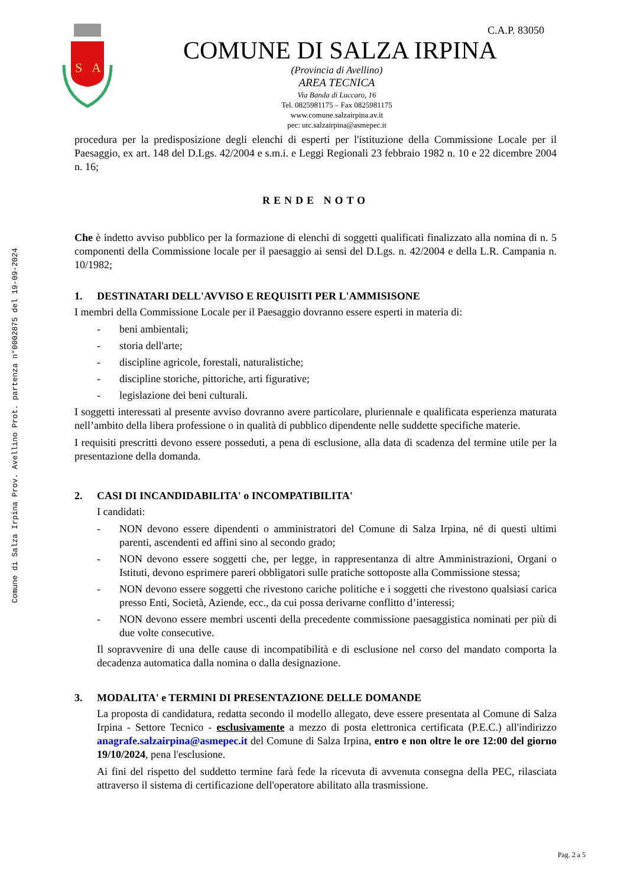Comune di Salza Irpina Prov. Avellino Prot. partenza n°0002875 del 19-09-2024
S
A
C.A.P. 83050
COMUNE DI SALZA IRPINA
(Provincia di Avellino)
AREA TECNICA
Via Banda di Luccaro, 16
Tel. 0825981175 – Fax 0825981175
www.comune.salzairpina.av.it
pec: utc.salzairpina@asmepec.it
procedura per la predisposizione degli elenchi di esperti per l'istituzione della Commissione Locale per il Paesaggio, ex art. 148 del D.Lgs. 42/2004 e s.m.i. e Leggi Regionali 23 febbraio 1982 n. 10 e 22 dicembre 2004 n. 16;
RENDE NOTO
Che è indetto avviso pubblico per la formazione di elenchi di soggetti qualificati finalizzato alla nomina di n. 5 componenti della Commissione locale per il paesaggio ai sensi del D.Lgs. n. 42/2004 e della L.R. Campania n. 10/1982;
1. DESTINATARI DELL'AVVISO E REQUISITI PER L'AMMISISONE
I membri della Commissione Locale per il Paesaggio dovranno essere esperti in materia di:
- beni ambientali;
- storia dell'arte;
- discipline agricole, forestali, naturalistiche;
- discipline storiche, pittoriche, arti figurative;
- legislazione dei beni culturali.
I soggetti interessati al presente avviso dovranno avere particolare, pluriennale e qualificata esperienza maturata nell’ambito della libera professione o in qualità di pubblico dipendente nelle suddette specifiche materie.
I requisiti prescritti devono essere posseduti, a pena di esclusione, alla data di scadenza del termine utile per la presentazione della domanda.
2. CASI DI INCANDIDABILITA' o INCOMPATIBILITA'
I candidati:
- NON devono essere dipendenti o amministratori del Comune di Salza Irpina, né di questi ultimi parenti, ascendenti ed affini sino al secondo grado;
- NON devono essere soggetti che, per legge, in rappresentanza di altre Amministrazioni, Organi o Istituti, devono esprimere pareri obbligatori sulle pratiche sottoposte alla Commissione stessa;
- NON devono essere soggetti che rivestono cariche politiche e i soggetti che rivestono qualsiasi carica presso Enti, Società, Aziende, ecc., da cui possa derivarne conflitto d’interessi;
- NON devono essere membri uscenti della precedente commissione paesaggistica nominati per più di due volte consecutive.
Il sopravvenire di una delle cause di incompatibilità e di esclusione nel corso del mandato comporta la decadenza automatica dalla nomina o dalla designazione.
3. MODALITA' e TERMINI DI PRESENTAZIONE DELLE DOMANDE
La proposta di candidatura, redatta secondo il modello allegato, deve essere presentata al Comune di Salza Irpina - Settore Tecnico - esclusivamente a mezzo di posta elettronica certificata (P.E.C.) all'indirizzo anagrafe.salzairpina@asmepec.it del Comune di Salza Irpina, entro e non oltre le ore 12:00 del giorno 19/10/2024, pena l'esclusione.
Ai fini del rispetto del suddetto termine farà fede la ricevuta di avvenuta consegna della PEC, rilasciata attraverso il sistema di certificazione dell'operatore abilitato alla trasmissione.
Pag. 2 a 5